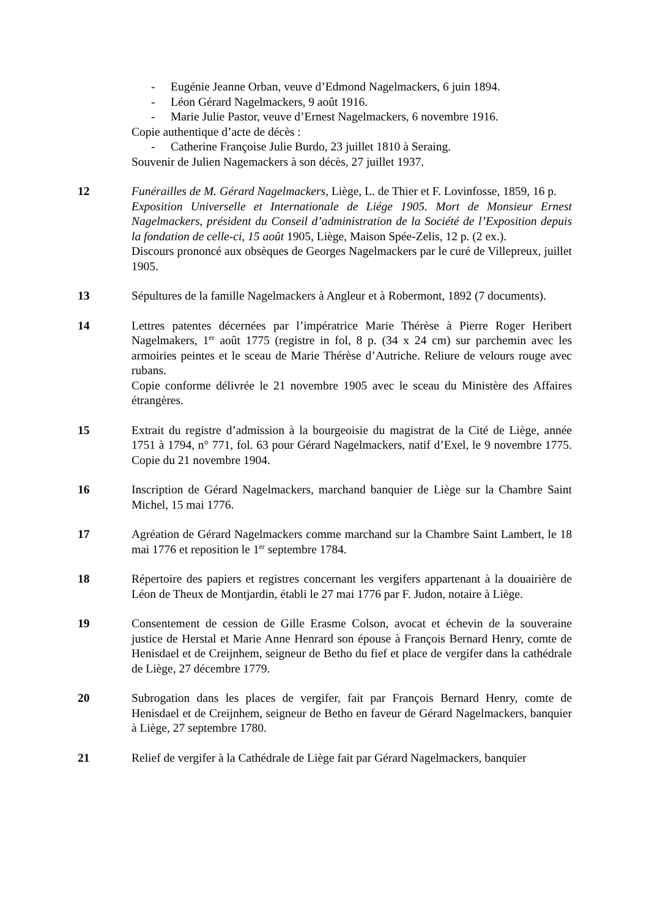- Eugénie Jeanne Orban, veuve d’Edmond Nagelmackers, 6 juin 1894.
- Léon Gérard Nagelmackers, 9 août 1916.
- Marie Julie Pastor, veuve d’Ernest Nagelmackers, 6 novembre 1916.
Copie authentique d’acte de décès :
- Catherine Françoise Julie Burdo, 23 juillet 1810 à Seraing.
Souvenir de Julien Nagemackers à son décès, 27 juillet 1937.
12 Funérailles de M. Gérard Nagelmackers, Liège, L. de Thier et F. Lovinfosse, 1859, 16 p.
Exposition Universelle et Internationale de Liége 1905. Mort de Monsieur Ernest Nagelmackers, président du Conseil d’administration de la Société de l’Exposition depuis la fondation de celle-ci, 15 août 1905, Liège, Maison Spée-Zelis, 12 p. (2 ex.).
Discours prononcé aux obsèques de Georges Nagelmackers par le curé de Villepreux, juillet 1905.
13 Sépultures de la famille Nagelmackers à Angleur et à Robermont, 1892 (7 documents).
14 Lettres patentes décernées par l’impératrice Marie Thérèse à Pierre Roger Heribert Nagelmakers, 1<sup>er</sup> août 1775 (registre in fol, 8 p. (34 x 24 cm) sur parchemin avec les armoiries peintes et le sceau de Marie Thérèse d’Autriche. Reliure de velours rouge avec rubans.
Copie conforme délivrée le 21 novembre 1905 avec le sceau du Ministère des Affaires étrangères.
15 Extrait du registre d’admission à la bourgeoisie du magistrat de la Cité de Liège, année 1751 à 1794, n° 771, fol. 63 pour Gérard Nagelmackers, natif d’Exel, le 9 novembre 1775. Copie du 21 novembre 1904.
16 Inscription de Gérard Nagelmackers, marchand banquier de Liège sur la Chambre Saint Michel, 15 mai 1776.
17 Agréation de Gérard Nagelmackers comme marchand sur la Chambre Saint Lambert, le 18 mai 1776 et reposition le 1<sup>er</sup> septembre 1784.
18 Répertoire des papiers et registres concernant les vergifers appartenant à la douairière de Léon de Theux de Montjardin, établi le 27 mai 1776 par F. Judon, notaire à Liège.
19 Consentement de cession de Gille Erasme Colson, avocat et échevin de la souveraine justice de Herstal et Marie Anne Henrard son épouse à François Bernard Henry, comte de Henisdael et de Creijnhem, seigneur de Betho du fief et place de vergifer dans la cathédrale de Liège, 27 décembre 1779.
20 Subrogation dans les places de vergifer, fait par François Bernard Henry, comte de Henisdael et de Creijnhem, seigneur de Betho en faveur de Gérard Nagelmackers, banquier à Liège, 27 septembre 1780.
21 Relief de vergifer à la Cathédrale de Liège fait par Gérard Nagelmackers, banquier